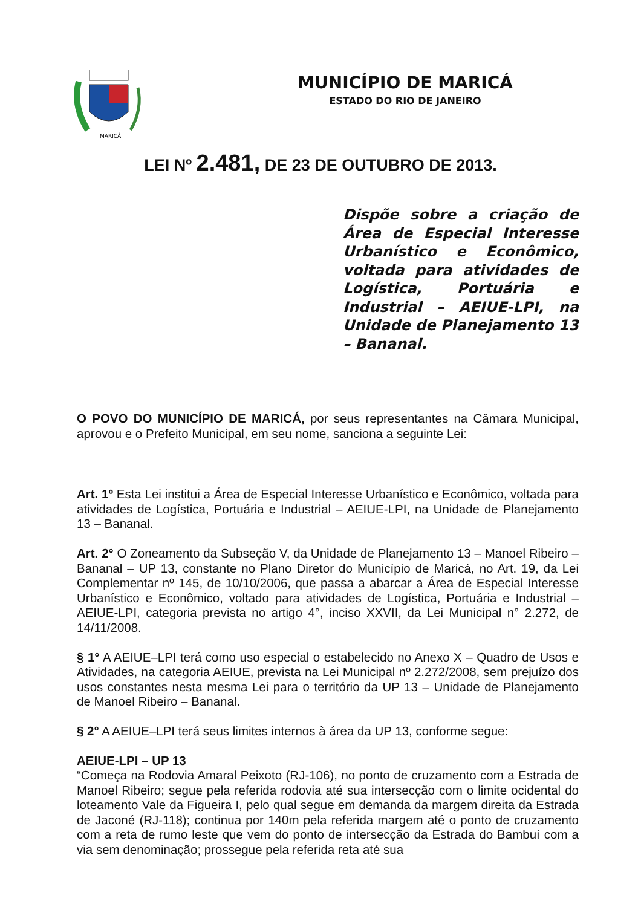MARICÁ
MUNICÍPIO DE MARICÁ
ESTADO DO RIO DE JANEIRO
LEI Nº 2.481, DE 23 DE OUTUBRO DE 2013.
Dispõe sobre a criação de Área de Especial Interesse Urbanístico e Econômico, voltada para atividades de Logística, Portuária e Industrial – AEIUE-LPI, na Unidade de Planejamento 13 – Bananal.
O POVO DO MUNICÍPIO DE MARICÁ, por seus representantes na Câmara Municipal, aprovou e o Prefeito Municipal, em seu nome, sanciona a seguinte Lei:
Art. 1º Esta Lei institui a Área de Especial Interesse Urbanístico e Econômico, voltada para atividades de Logística, Portuária e Industrial – AEIUE-LPI, na Unidade de Planejamento 13 – Bananal.
Art. 2° O Zoneamento da Subseção V, da Unidade de Planejamento 13 – Manoel Ribeiro – Bananal – UP 13, constante no Plano Diretor do Município de Maricá, no Art. 19, da Lei Complementar nº 145, de 10/10/2006, que passa a abarcar a Área de Especial Interesse Urbanístico e Econômico, voltado para atividades de Logística, Portuária e Industrial – AEIUE-LPI, categoria prevista no artigo 4°, inciso XXVII, da Lei Municipal n° 2.272, de 14/11/2008.
§ 1° A AEIUE–LPI terá como uso especial o estabelecido no Anexo X – Quadro de Usos e Atividades, na categoria AEIUE, prevista na Lei Municipal nº 2.272/2008, sem prejuízo dos usos constantes nesta mesma Lei para o território da UP 13 – Unidade de Planejamento de Manoel Ribeiro – Bananal.
§ 2° A AEIUE–LPI terá seus limites internos à área da UP 13, conforme segue:
AEIUE-LPI – UP 13
“Começa na Rodovia Amaral Peixoto (RJ-106), no ponto de cruzamento com a Estrada de Manoel Ribeiro; segue pela referida rodovia até sua intersecção com o limite ocidental do loteamento Vale da Figueira I, pelo qual segue em demanda da margem direita da Estrada de Jaconé (RJ-118); continua por 140m pela referida margem até o ponto de cruzamento com a reta de rumo leste que vem do ponto de intersecção da Estrada do Bambuí com a via sem denominação; prossegue pela referida reta até sua